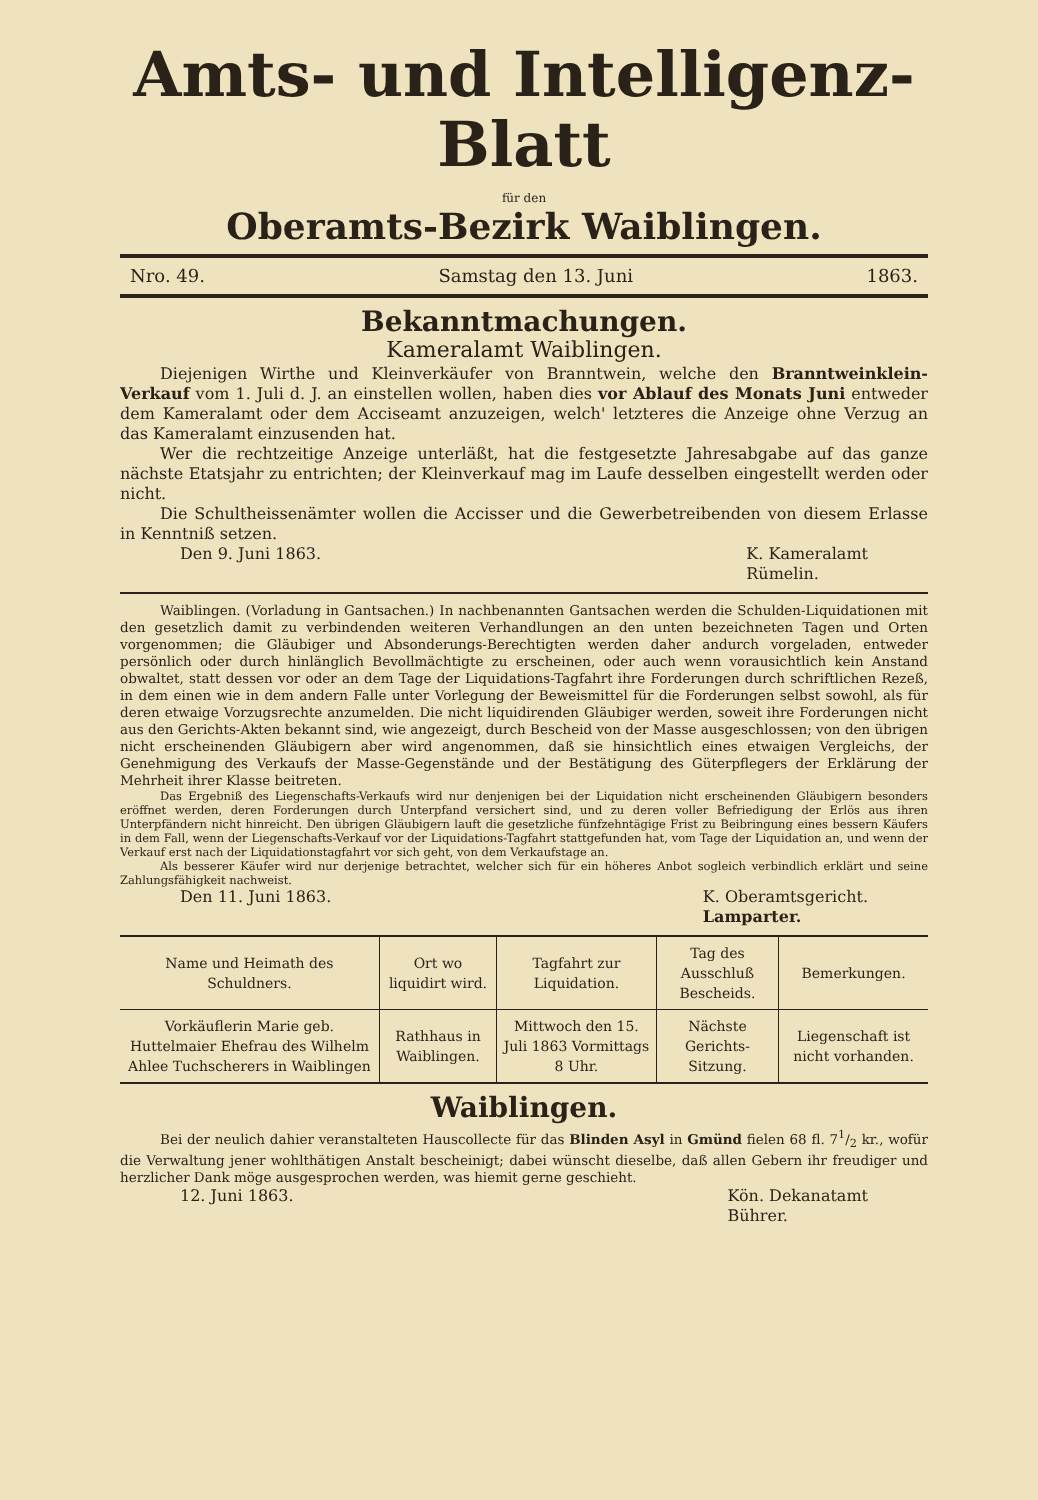Amts- und Intelligenz-Blatt
für den
Oberamts-Bezirk Waiblingen.
Nro. 49. Samstag den 13. Juni 1863.
Bekanntmachungen.
Kameralamt Waiblingen.
Diejenigen Wirthe und Kleinverkäufer von Branntwein, welche den Branntwein­klein-Verkauf vom 1. Juli d. J. an einstellen wollen, haben dies vor Ablauf des Monats Juni entweder dem Kameralamt oder dem Acciseamt anzuzeigen, welch' letzteres die Anzeige ohne Verzug an das Kameralamt einzusenden hat.
Wer die rechtzeitige Anzeige unterläßt, hat die festgesetzte Jahresabgabe auf das ganze nächste Etatsjahr zu entrichten; der Kleinverkauf mag im Laufe desselben eingestellt werden oder nicht.
Die Schultheissenämter wollen die Accisser und die Gewerbetreibenden von diesem Erlasse in Kenntniß setzen.
Den 9. Juni 1863. K. Kameralamt
Rümelin.
Waiblingen. (Vorladung in Gantsachen.) In nachbenannten Gantsachen werden die Schulden-Liquidationen mit den gesetzlich damit zu verbindenden weiteren Verhandlungen an den unten bezeichneten Tagen und Orten vorgenommen; die Gläubiger und Absonderungs-Berechtigten werden daher andurch vorgeladen, entweder persönlich oder durch hinlänglich Bevollmächtigte zu erscheinen, oder auch wenn vorausichtlich kein Anstand obwaltet, statt dessen vor oder an dem Tage der Liquidations-Tagfahrt ihre Forderungen durch schriftlichen Rezeß, in dem einen wie in dem andern Falle unter Vorlegung der Beweismittel für die Forderungen selbst sowohl, als für deren etwaige Vorzugsrechte anzumelden. Die nicht liquidirenden Gläubiger werden, soweit ihre Forderungen nicht aus den Gerichts-Akten bekannt sind, wie angezeigt, durch Bescheid von der Masse ausgeschlossen; von den übrigen nicht erscheinenden Gläubigern aber wird angenommen, daß sie hinsichtlich eines etwaigen Vergleichs, der Genehmigung des Verkaufs der Masse-Gegenstände und der Bestätigung des Güterpflegers der Erklärung der Mehrheit ihrer Klasse beitreten.
Das Ergebniß des Liegenschafts-Verkaufs wird nur denjenigen bei der Liquidation nicht erscheinenden Gläubigern besonders eröffnet werden, deren Forderungen durch Unterpfand versichert sind, und zu deren voller Befriedigung der Erlös aus ihren Unterpfändern nicht hinreicht. Den übrigen Gläubigern lauft die gesetzliche fünfzehntägige Frist zu Beibringung eines bessern Käufers in dem Fall, wenn der Liegenschafts-Verkauf vor der Liquidations-Tagfahrt stattgefunden hat, vom Tage der Liquidation an, und wenn der Verkauf erst nach der Liquidationstagfahrt vor sich geht, von dem Verkaufstage an.
Als besserer Käufer wird nur derjenige betrachtet, welcher sich für ein höheres Anbot sogleich verbindlich erklärt und seine Zahlungsfähigkeit nachweist.
Den 11. Juni 1863. K. Oberamtsgericht.
Lamparter.
| Name und Heimath des Schuldners. | Ort wo liquidirt wird. | Tagfahrt zur Liquidation. | Tag des Ausschluß Bescheids. | Bemerkungen. |
| --- | --- | --- | --- | --- |
| Vorkäuflerin Marie geb. Huttelmaier Ehefrau des Wilhelm Ahlee Tuchscherers in Waiblingen | Rathhaus in Waiblingen. | Mittwoch den 15. Juli 1863 Vormittags 8 Uhr. | Nächste Gerichts-Sitzung. | Liegenschaft ist nicht vorhanden. |
Waiblingen.
Bei der neulich dahier veranstalteten Hauscollecte für das Blinden Asyl in Gmünd fielen 68 fl. 71/2 kr., wofür die Verwaltung jener wohlthätigen Anstalt bescheinigt; dabei wünscht dieselbe, daß allen Gebern ihr freudiger und herzlicher Dank möge ausgesprochen werden, was hiemit gerne geschieht.
12. Juni 1863. Kön. Dekanatamt
Bührer.